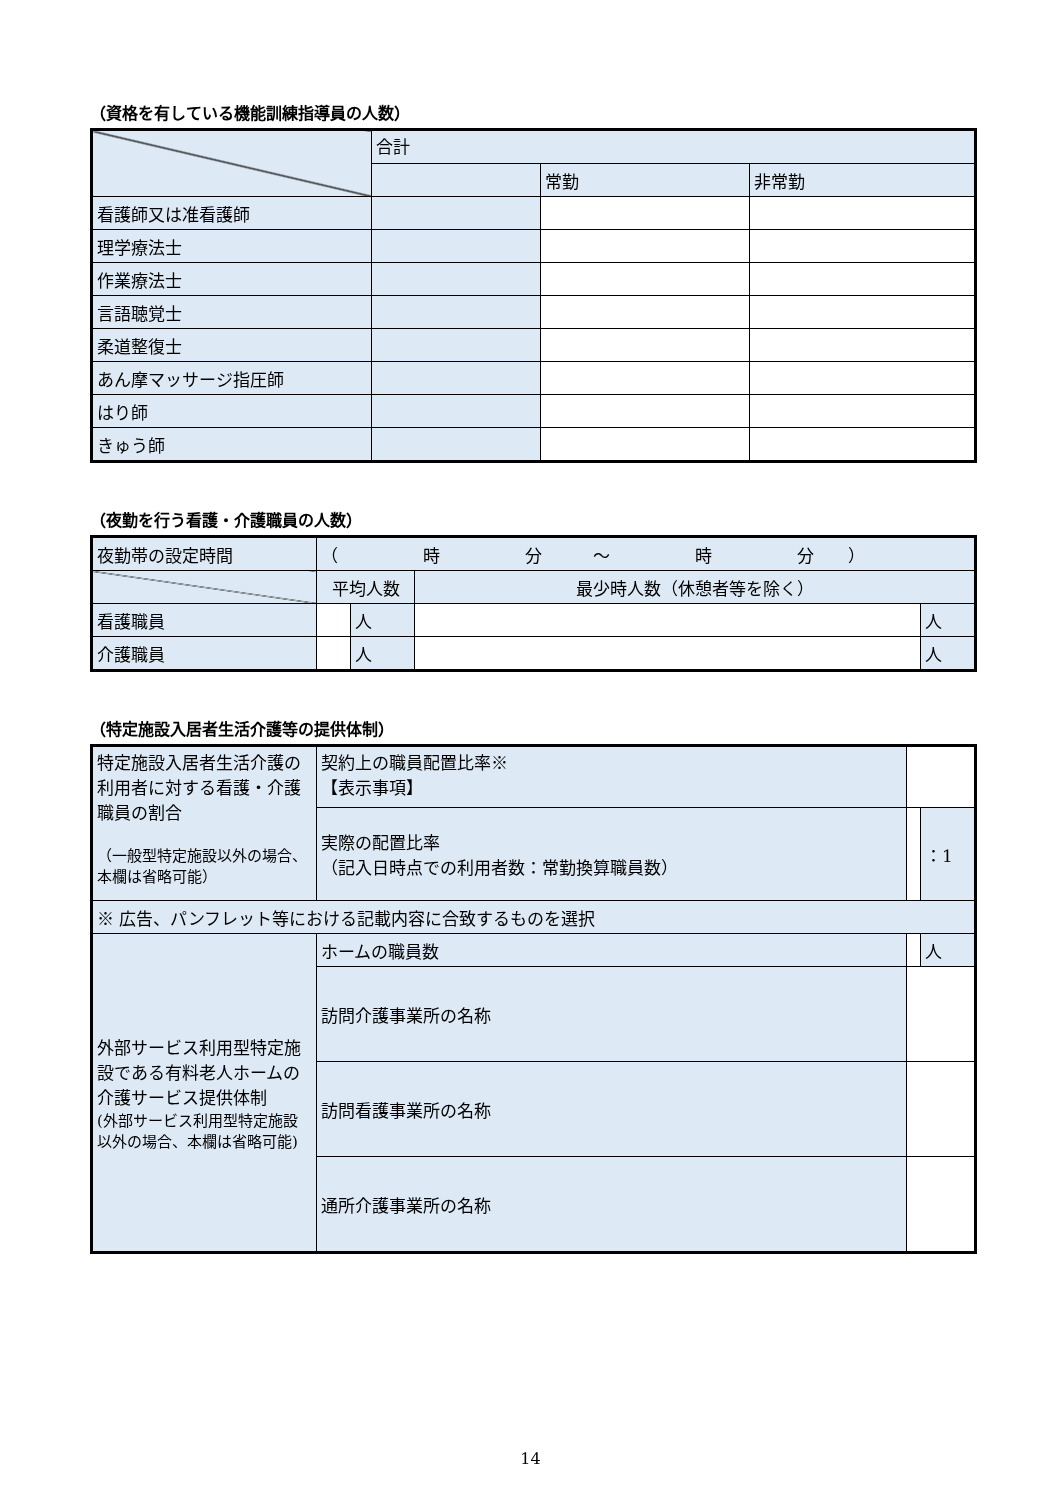（資格を有している機能訓練指導員の人数）
| | 合計 | | |
| | | 常勤 | 非常勤 |
| 看護師又は准看護師 | | | |
| 理学療法士 | | | |
| 作業療法士 | | | |
| 言語聴覚士 | | | |
| 柔道整復士 | | | |
| あん摩マッサージ指圧師 | | | |
| はり師 | | | |
| きゅう師 | | | |
（夜勤を行う看護・介護職員の人数）
| 夜勤帯の設定時間 | （ 時 分 ～ 時 分 ） | | | |
| | 平均人数 | | 最少時人数（休憩者等を除く） | |
| 看護職員 | | 人 | | 人 |
| 介護職員 | | 人 | | 人 |
（特定施設入居者生活介護等の提供体制）
| 特定施設入居者生活介護の利用者に対する看護・介護職員の割合 （一般型特定施設以外の場合、本欄は省略可能） | 契約上の職員配置比率※ 【表示事項】 | | |
| | 実際の配置比率 （記入日時点での利用者数：常勤換算職員数） | | ：1 |
| ※ 広告、パンフレット等における記載内容に合致するものを選択 | | | |
| 外部サービス利用型特定施設である有料老人ホームの介護サービス提供体制 (外部サービス利用型特定施設以外の場合、本欄は省略可能) | ホームの職員数 | | 人 |
| | 訪問介護事業所の名称 | | |
| | 訪問看護事業所の名称 | | |
| | 通所介護事業所の名称 | | |
14